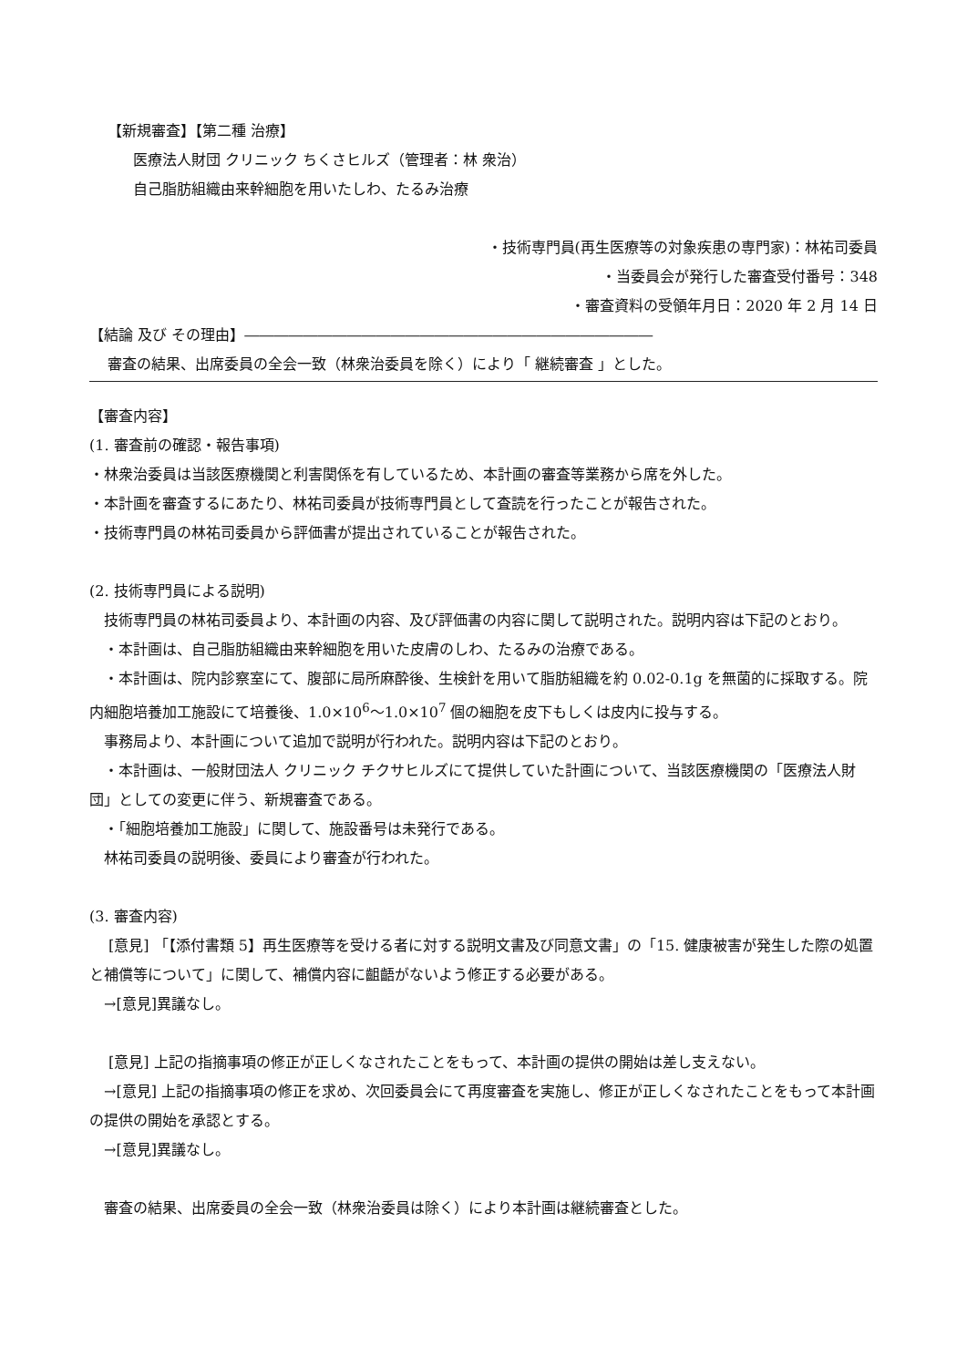【新規審査】【第二種 治療】
医療法人財団 クリニック ちくさヒルズ（管理者：林 衆治）
自己脂肪組織由来幹細胞を用いたしわ、たるみ治療
・技術専門員(再生医療等の対象疾患の専門家)：林祐司委員
・当委員会が発行した審査受付番号：348
・審査資料の受領年月日：2020 年 2 月 14 日
【結論 及び その理由】――――――――――――――――――――――――――――
審査の結果、出席委員の全会一致（林衆治委員を除く）により「 継続審査 」とした。
【審査内容】
(1. 審査前の確認・報告事項)
・林衆治委員は当該医療機関と利害関係を有しているため、本計画の審査等業務から席を外した。
・本計画を審査するにあたり、林祐司委員が技術専門員として査読を行ったことが報告された。
・技術専門員の林祐司委員から評価書が提出されていることが報告された。
(2. 技術専門員による説明)
　技術専門員の林祐司委員より、本計画の内容、及び評価書の内容に関して説明された。説明内容は下記のとおり。
　・本計画は、自己脂肪組織由来幹細胞を用いた皮膚のしわ、たるみの治療である。
　・本計画は、院内診察室にて、腹部に局所麻酔後、生検針を用いて脂肪組織を約 0.02-0.1g を無菌的に採取する。院内細胞培養加工施設にて培養後、1.0×10<sup>6</sup>～1.0×10<sup>7</sup> 個の細胞を皮下もしくは皮内に投与する。
　事務局より、本計画について追加で説明が行われた。説明内容は下記のとおり。
　・本計画は、一般財団法人 クリニック チクサヒルズにて提供していた計画について、当該医療機関の「医療法人財団」としての変更に伴う、新規審査である。
　・「細胞培養加工施設」に関して、施設番号は未発行である。
　林祐司委員の説明後、委員により審査が行われた。
(3. 審査内容)
　 [意見] 「【添付書類 5】再生医療等を受ける者に対する説明文書及び同意文書」の「15. 健康被害が発生した際の処置と補償等について」に関して、補償内容に齟齬がないよう修正する必要がある。
　→[意見]異議なし。
　 [意見] 上記の指摘事項の修正が正しくなされたことをもって、本計画の提供の開始は差し支えない。
　→[意見] 上記の指摘事項の修正を求め、次回委員会にて再度審査を実施し、修正が正しくなされたことをもって本計画の提供の開始を承認とする。
　→[意見]異議なし。
　審査の結果、出席委員の全会一致（林衆治委員は除く）により本計画は継続審査とした。